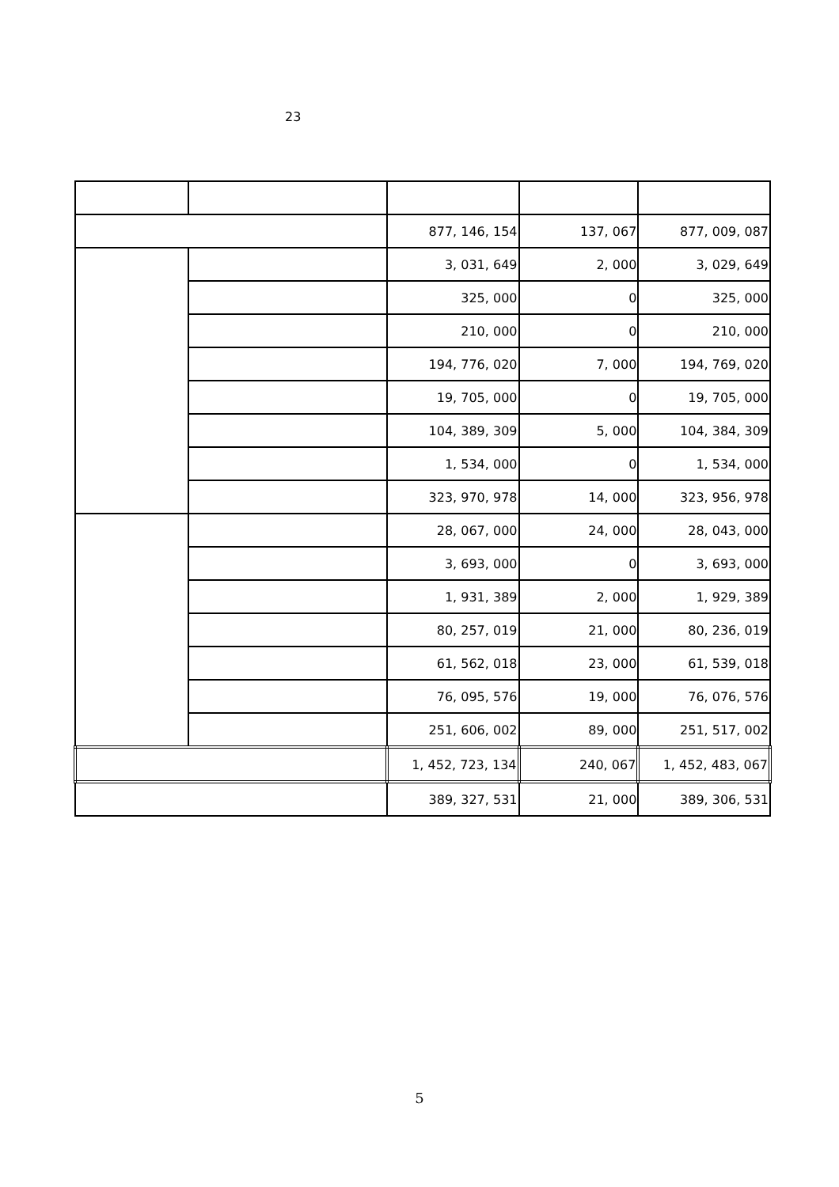23
| | | 877, 146, 154 | 137, 067 | 877, 009, 087 |
| | | 3, 031, 649 | 2, 000 | 3, 029, 649 |
| | | 325, 000 | 0 | 325, 000 |
| | | 210, 000 | 0 | 210, 000 |
| | | 194, 776, 020 | 7, 000 | 194, 769, 020 |
| | | 19, 705, 000 | 0 | 19, 705, 000 |
| | | 104, 389, 309 | 5, 000 | 104, 384, 309 |
| | | 1, 534, 000 | 0 | 1, 534, 000 |
| | | 323, 970, 978 | 14, 000 | 323, 956, 978 |
| | | 28, 067, 000 | 24, 000 | 28, 043, 000 |
| | | 3, 693, 000 | 0 | 3, 693, 000 |
| | | 1, 931, 389 | 2, 000 | 1, 929, 389 |
| | | 80, 257, 019 | 21, 000 | 80, 236, 019 |
| | | 61, 562, 018 | 23, 000 | 61, 539, 018 |
| | | 76, 095, 576 | 19, 000 | 76, 076, 576 |
| | | 251, 606, 002 | 89, 000 | 251, 517, 002 |
| | | 1, 452, 723, 134 | 240, 067 | 1, 452, 483, 067 |
| | | 389, 327, 531 | 21, 000 | 389, 306, 531 |
5